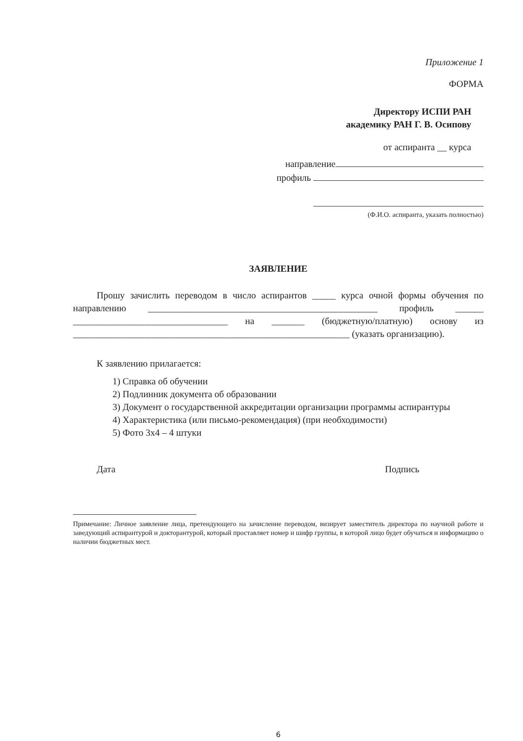Приложение 1
ФОРМА
Директору ИСПИ РАН
академику РАН Г. В. Осипову
от аспиранта __ курса
направление
профиль
(Ф.И.О. аспиранта, указать полностью)
ЗАЯВЛЕНИЕ
Прошу зачислить переводом в число аспирантов _____ курса очной формы обучения по направлению _________________________________________________ профиль ______ _________________________________ на _______ (бюджетную/платную) основу из ___________________________________________________________ (указать организацию).
К заявлению прилагается:
1) Справка об обучении
2) Подлинник документа об образовании
3) Документ о государственной аккредитации организации программы аспирантуры
4) Характеристика (или письмо-рекомендация) (при необходимости)
5) Фото 3х4 – 4 штуки
Дата Подпись
Примечание: Личное заявление лица, претендующего на зачисление переводом, визирует заместитель директора по научной работе и заведующий аспирантурой и докторантурой, который проставляет номер и шифр группы, в которой лицо будет обучаться и информацию о наличии бюджетных мест.
6